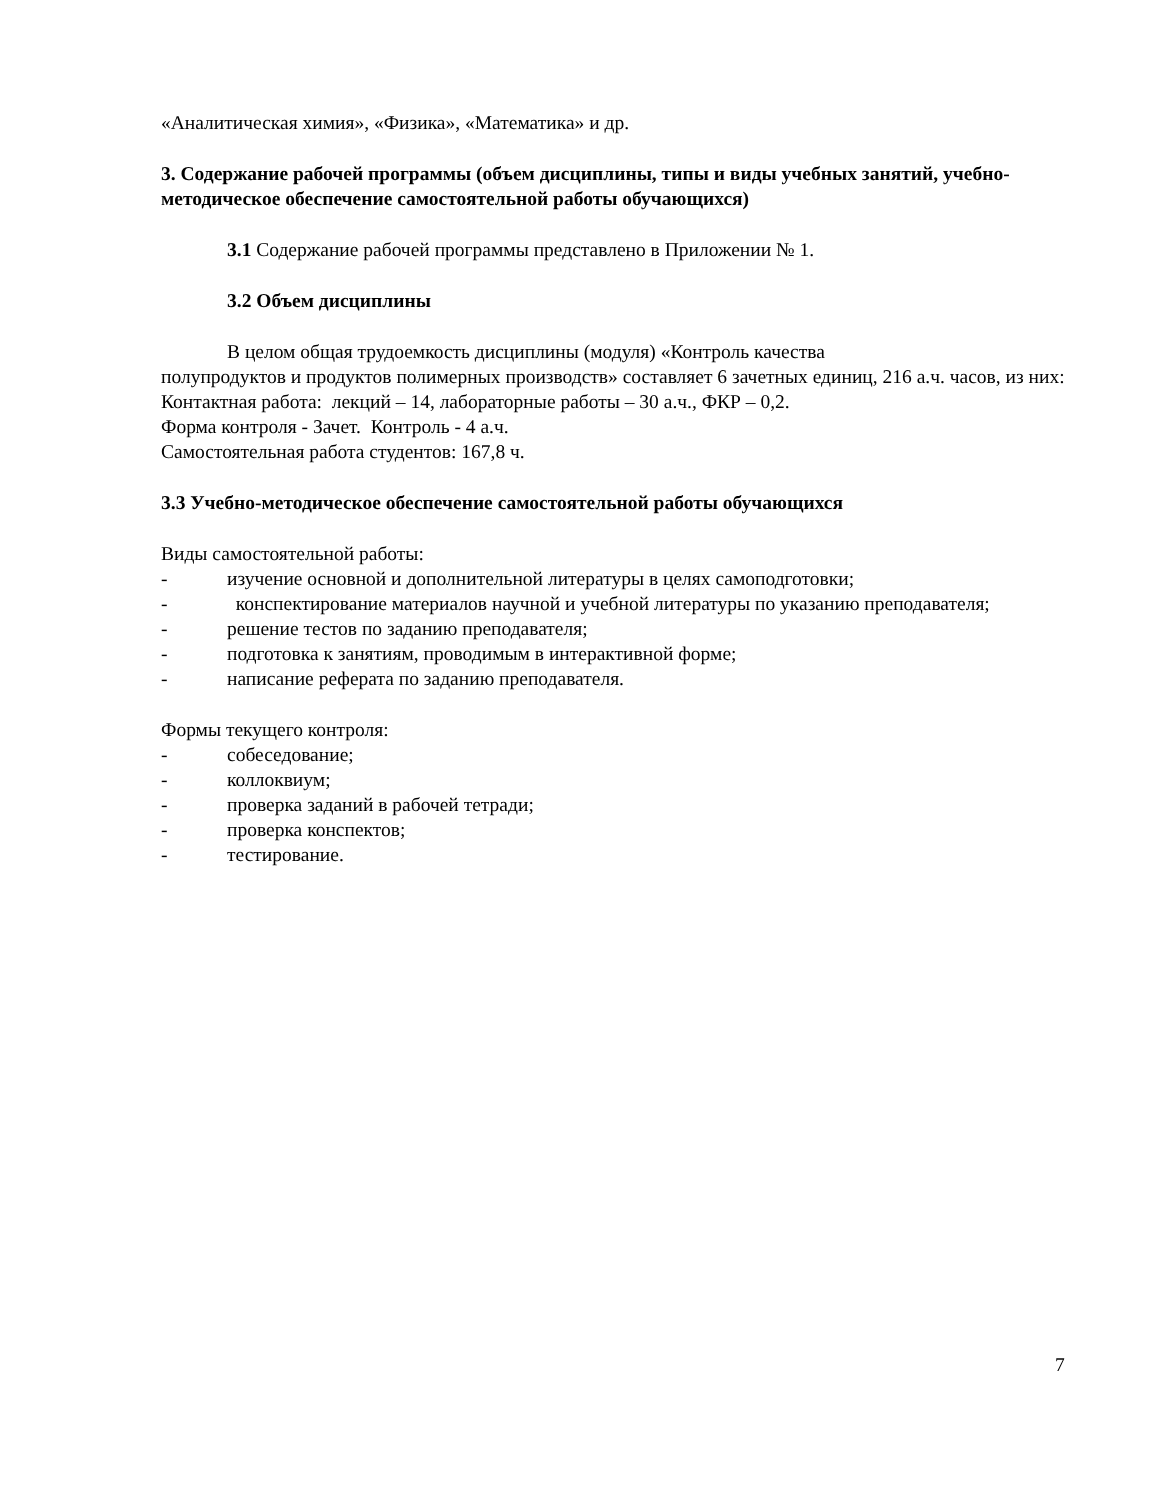«Аналитическая химия», «Физика», «Математика» и др.
3. Содержание рабочей программы (объем дисциплины, типы и виды учебных занятий, учебно-методическое обеспечение самостоятельной работы обучающихся)
3.1 Содержание рабочей программы представлено в Приложении № 1.
3.2 Объем дисциплины
В целом общая трудоемкость дисциплины (модуля) «Контроль качества
полупродуктов и продуктов полимерных производств» составляет 6 зачетных единиц, 216 а.ч. часов, из них:
Контактная работа: лекций – 14, лабораторные работы – 30 а.ч., ФКР – 0,2.
Форма контроля - Зачет. Контроль - 4 а.ч.
Самостоятельная работа студентов: 167,8 ч.
3.3 Учебно-методическое обеспечение самостоятельной работы обучающихся
Виды самостоятельной работы:
- изучение основной и дополнительной литературы в целях самоподготовки;
- конспектирование материалов научной и учебной литературы по указанию преподавателя;
- решение тестов по заданию преподавателя;
- подготовка к занятиям, проводимым в интерактивной форме;
- написание реферата по заданию преподавателя.
Формы текущего контроля:
- собеседование;
- коллоквиум;
- проверка заданий в рабочей тетради;
- проверка конспектов;
- тестирование.
7